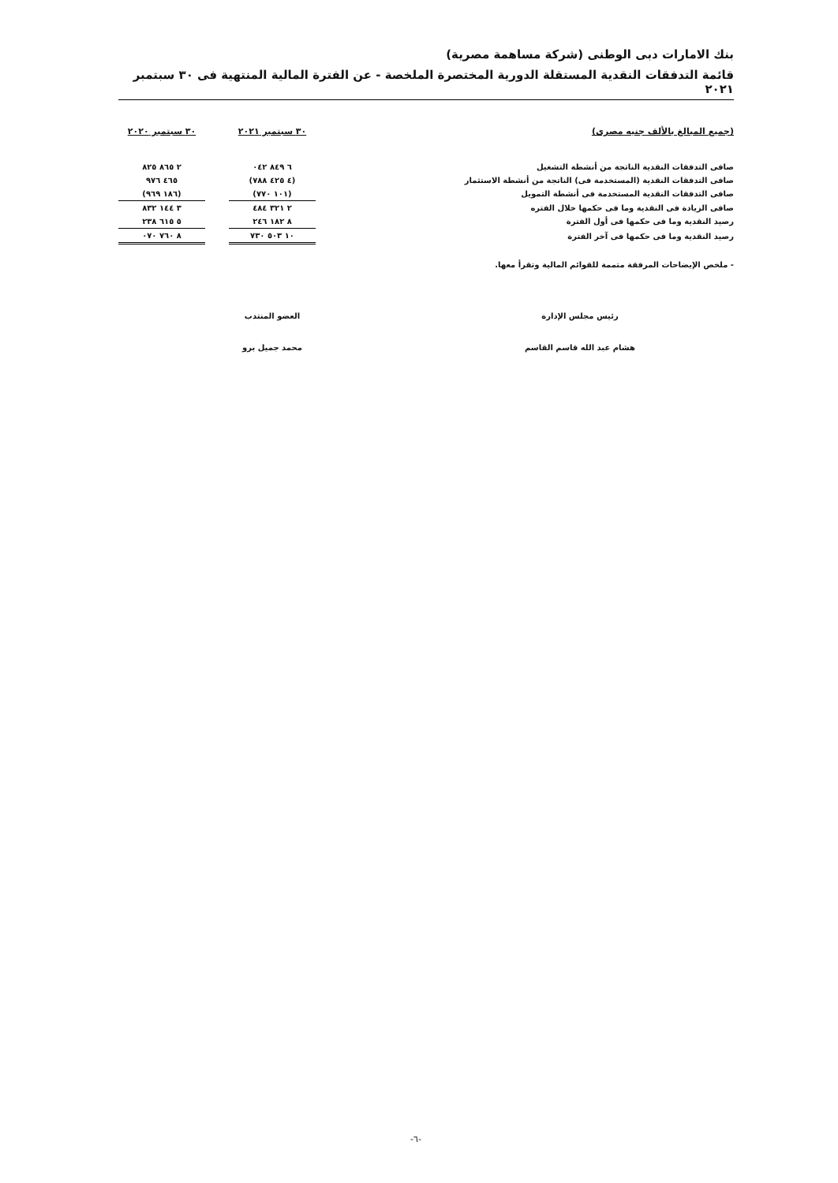بنك الامارات دبى الوطنى (شركة مساهمة مصرية)
قائمة التدفقات النقدية المستقلة الدورية المختصرة الملخصة - عن الفترة المالية المنتهية فى ٣٠ سبتمبر ٢٠٢١
| (جميع المبالغ بالألف جنيه مصرى) | ٣٠ سبتمبر ٢٠٢١ | | ٣٠ سبتمبر ٢٠٢٠ |
| --- | --- | --- | --- |
| صافى التدفقات النقدية الناتجة من أنشطة التشغيل | ٦ ٨٤٩ ٠٤٢ | | ٢ ٨٦٥ ٨٢٥ |
| صافى التدفقات النقدية (المستخدمة فى) الناتجة من أنشطة الاستثمار | (٤ ٤٢٥ ٧٨٨) | | ٤٦٥ ٩٧٦ |
| صافى التدفقات النقدية المستخدمة فى أنشطة التمويل | (١٠١ ٧٧٠) | | (١٨٦ ٩٦٩) |
| صافى الزيادة فى النقدية وما فى حكمها خلال الفتره | ٢ ٣٢١ ٤٨٤ | | ٣ ١٤٤ ٨٣٢ |
| رصيد النقدية وما فى حكمها فى أول الفترة | ٨ ١٨٢ ٢٤٦ | | ٥ ٦١٥ ٢٣٨ |
| رصيد النقدية وما فى حكمها فى آخر الفترة | ١٠ ٥٠٣ ٧٣٠ | | ٨ ٧٦٠ ٠٧٠ |
- ملخص الإيضاحات المرفقة متممة للقوائم المالية وتقرأ معها.
رئيس مجلس الإدارة
هشام عبد الله قاسم القاسم
العضو المنتدب
محمد جميل برو
-٦-